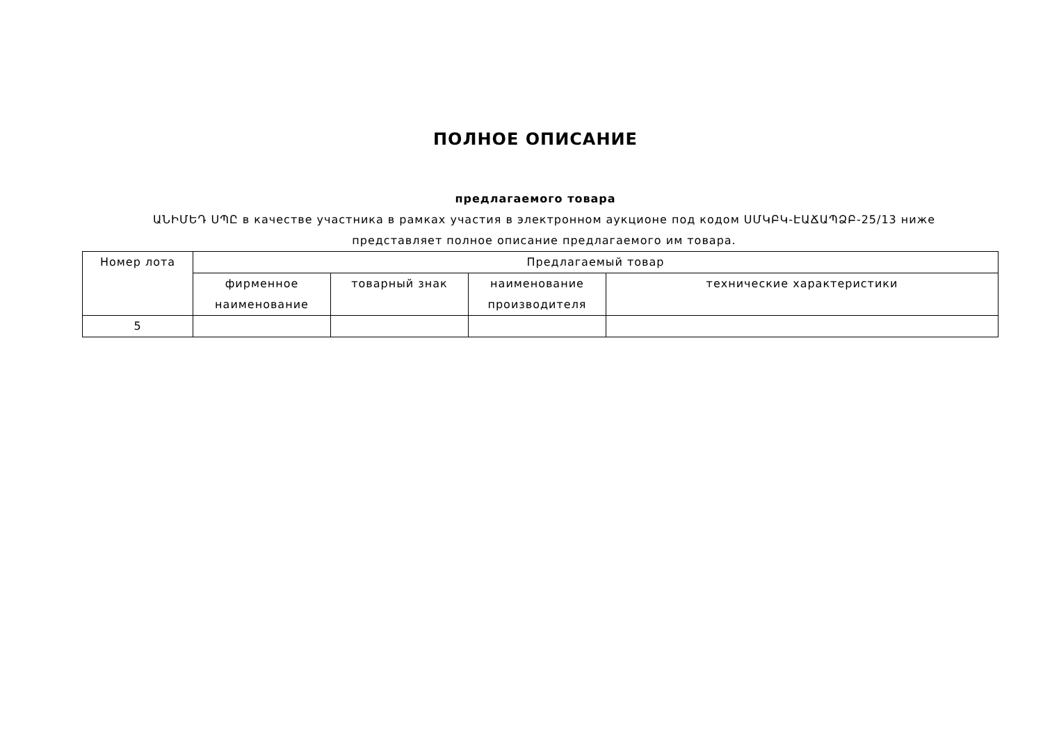ПОЛНОЕ ОПИСАНИЕ
предлагаемого товара
ԱՆԻՄԵԴ ՍՊԸ в качестве участника в рамках участия в электронном аукционе под кодом ՍՄԿԲԿ-ԷԱՃԱՊՁԲ-25/13 ниже представляет полное описание предлагаемого им товара.
| Номер лота | Предлагаемый товар | | | |
| --- | --- | --- | --- | --- |
| | фирменное наименование | товарный знак | наименование производителя | технические характеристики |
| 5 | | | | |